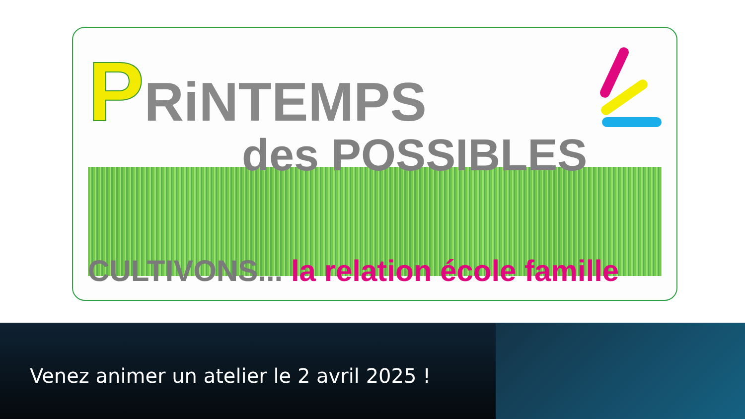PRiNTEMPS
des POSSIBLES
CULTIVONS... la relation école famille
Venez animer un atelier le 2 avril 2025 !